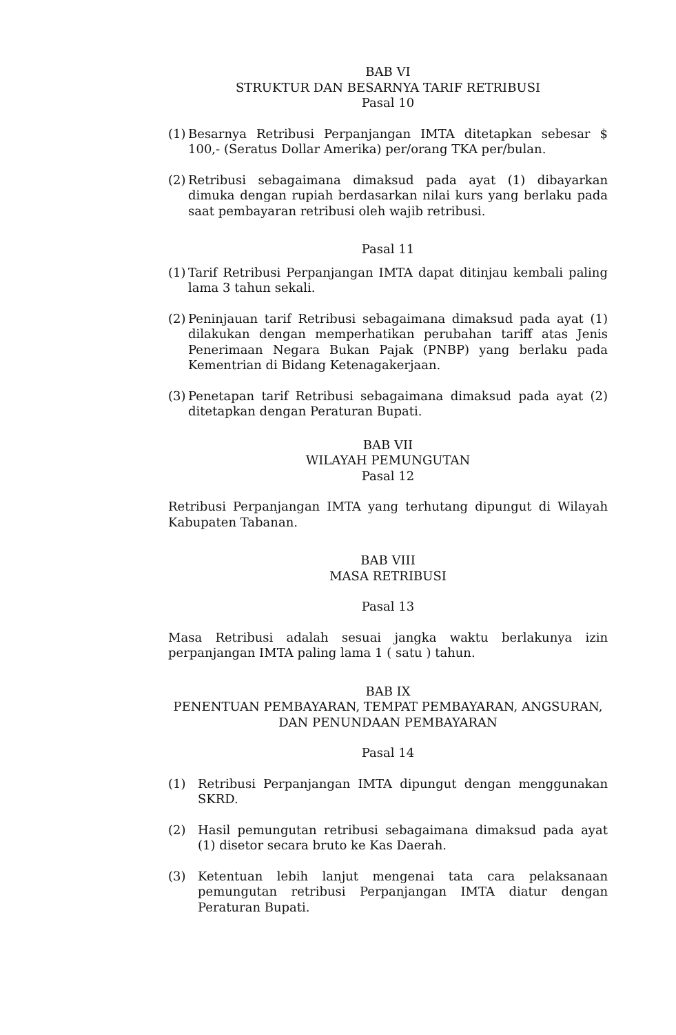BAB VI
STRUKTUR DAN BESARNYA TARIF RETRIBUSI
Pasal 10
(1) Besarnya Retribusi Perpanjangan IMTA ditetapkan sebesar $ 100,- (Seratus Dollar Amerika) per/orang TKA per/bulan.
(2) Retribusi sebagaimana dimaksud pada ayat (1) dibayarkan dimuka dengan rupiah berdasarkan nilai kurs yang berlaku pada saat pembayaran retribusi oleh wajib retribusi.
Pasal 11
(1) Tarif Retribusi Perpanjangan IMTA dapat ditinjau kembali paling lama 3 tahun sekali.
(2) Peninjauan tarif Retribusi sebagaimana dimaksud pada ayat (1) dilakukan dengan memperhatikan perubahan tariff atas Jenis Penerimaan Negara Bukan Pajak (PNBP) yang berlaku pada Kementrian di Bidang Ketenagakerjaan.
(3) Penetapan tarif Retribusi sebagaimana dimaksud pada ayat (2) ditetapkan dengan Peraturan Bupati.
BAB VII
WILAYAH PEMUNGUTAN
Pasal 12
Retribusi Perpanjangan IMTA yang terhutang dipungut di Wilayah Kabupaten Tabanan.
BAB VIII
MASA RETRIBUSI
Pasal 13
Masa Retribusi adalah sesuai jangka waktu berlakunya izin perpanjangan IMTA paling lama 1 ( satu ) tahun.
BAB IX
PENENTUAN PEMBAYARAN, TEMPAT PEMBAYARAN, ANGSURAN,
DAN PENUNDAAN PEMBAYARAN
Pasal 14
(1) Retribusi Perpanjangan IMTA dipungut dengan menggunakan SKRD.
(2) Hasil pemungutan retribusi sebagaimana dimaksud pada ayat (1) disetor secara bruto ke Kas Daerah.
(3) Ketentuan lebih lanjut mengenai tata cara pelaksanaan pemungutan retribusi Perpanjangan IMTA diatur dengan Peraturan Bupati.